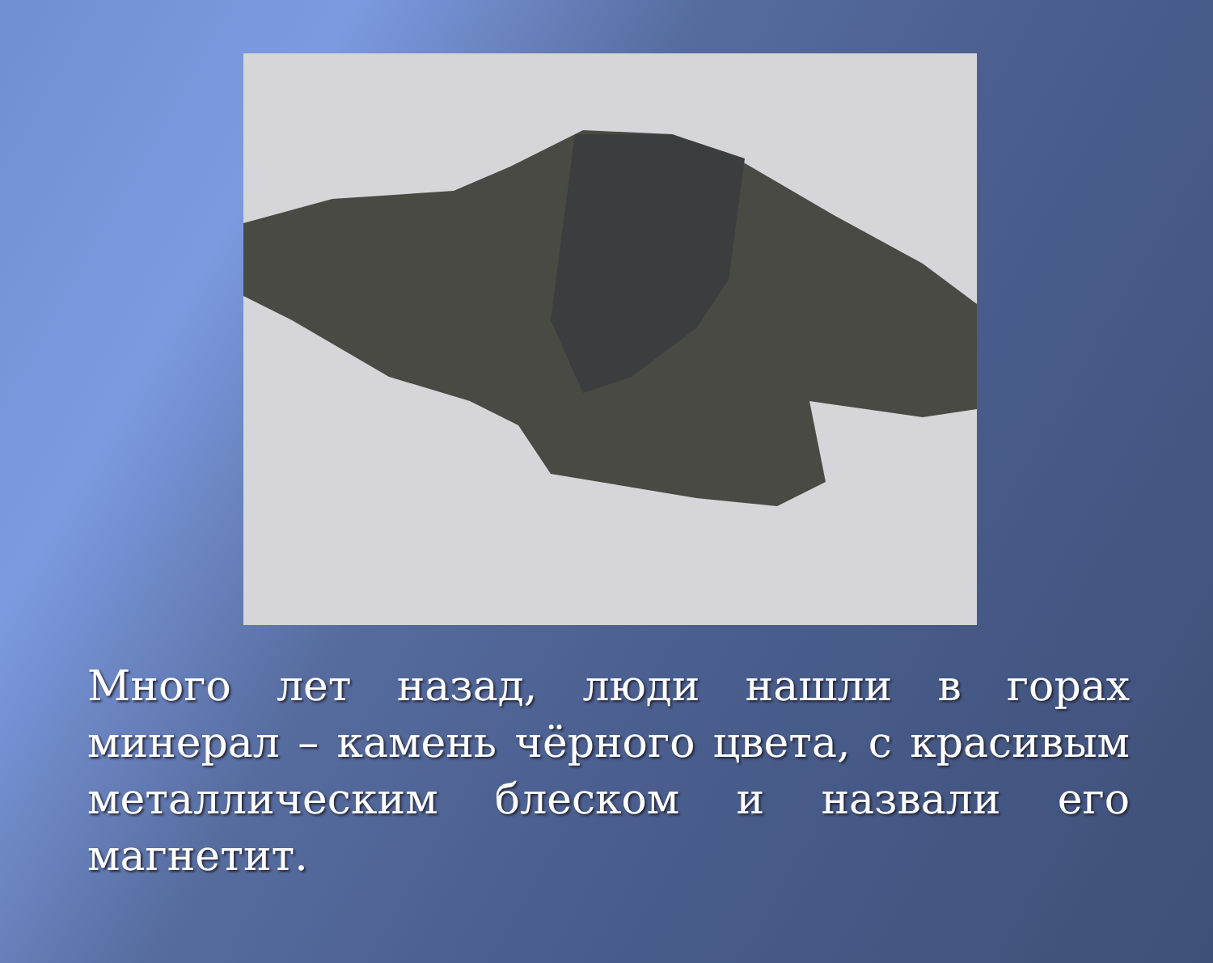Много лет назад, люди нашли в горах минерал – камень чёрного цвета, с красивым металлическим блеском и назвали его магнетит.